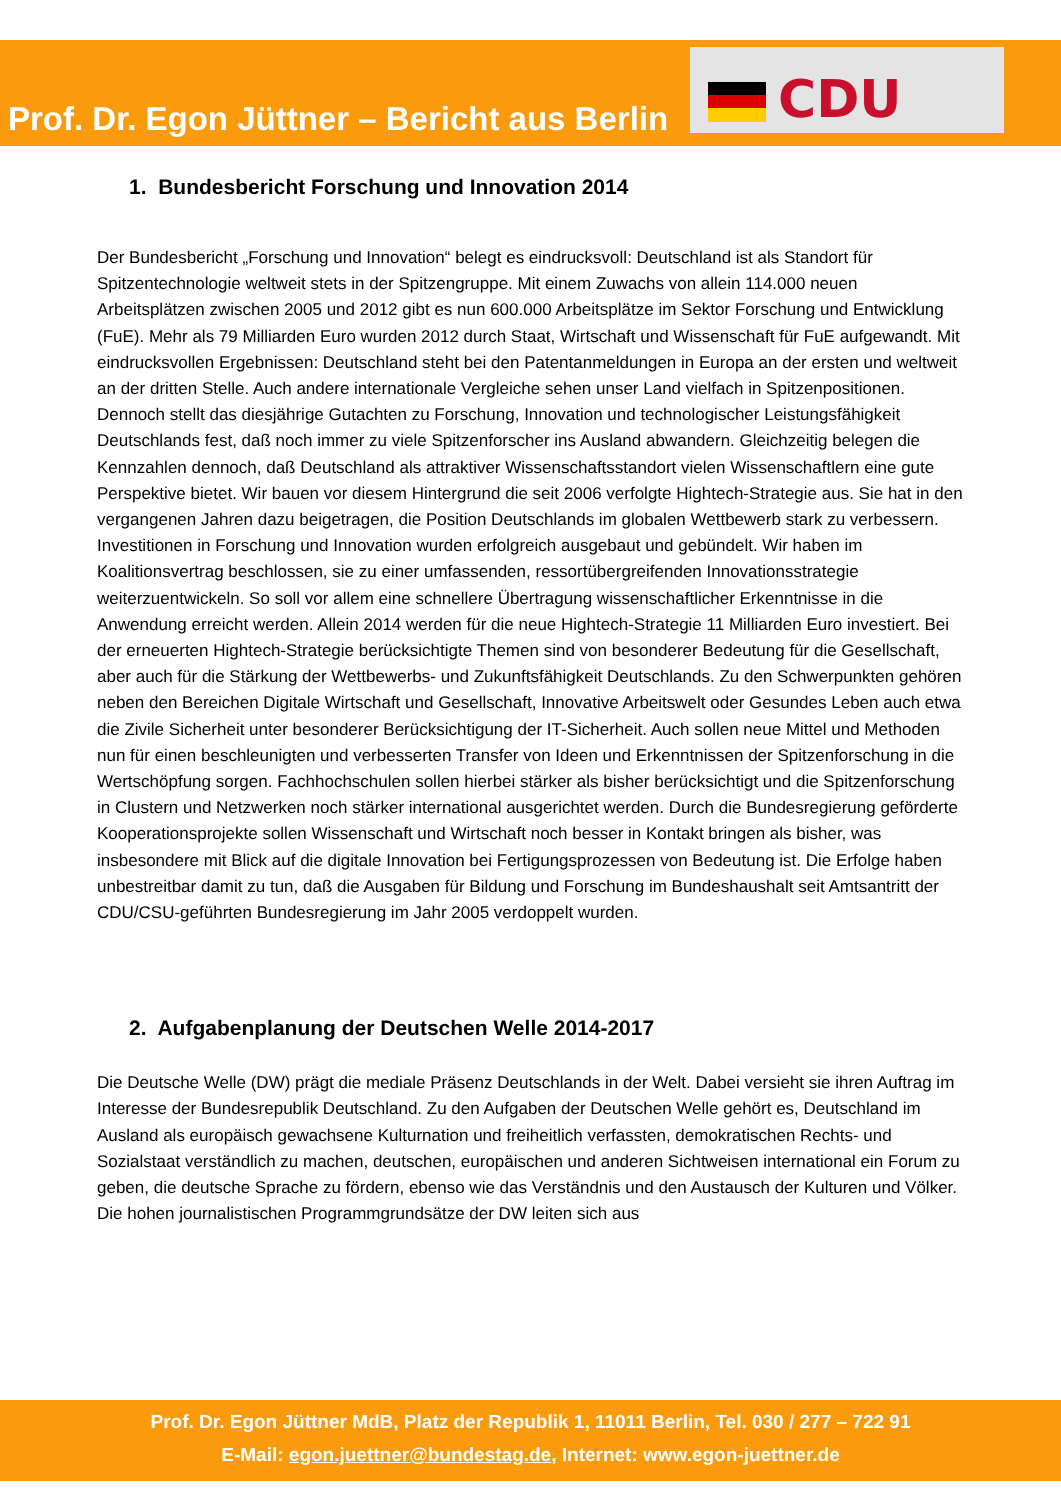Prof. Dr. Egon Jüttner – Bericht aus Berlin
CDU
1. Bundesbericht Forschung und Innovation 2014
Der Bundesbericht „Forschung und Innovation“ belegt es eindrucksvoll: Deutschland ist als Standort für Spitzentechnologie weltweit stets in der Spitzengruppe. Mit einem Zuwachs von allein 114.000 neuen Arbeitsplätzen zwischen 2005 und 2012 gibt es nun 600.000 Arbeitsplätze im Sektor Forschung und Entwicklung (FuE). Mehr als 79 Milliarden Euro wurden 2012 durch Staat, Wirtschaft und Wissenschaft für FuE aufgewandt. Mit eindrucksvollen Ergebnissen: Deutschland steht bei den Patentanmeldungen in Europa an der ersten und weltweit an der dritten Stelle. Auch andere internationale Vergleiche sehen unser Land vielfach in Spitzenpositionen. Dennoch stellt das diesjährige Gutachten zu Forschung, Innovation und technologischer Leistungsfähigkeit Deutschlands fest, daß noch immer zu viele Spitzenforscher ins Ausland abwandern. Gleichzeitig belegen die Kennzahlen dennoch, daß Deutschland als attraktiver Wissenschaftsstandort vielen Wissenschaftlern eine gute Perspektive bietet. Wir bauen vor diesem Hintergrund die seit 2006 verfolgte Hightech-Strategie aus. Sie hat in den vergangenen Jahren dazu beigetragen, die Position Deutschlands im globalen Wettbewerb stark zu verbessern. Investitionen in Forschung und Innovation wurden erfolgreich ausgebaut und gebündelt. Wir haben im Koalitionsvertrag beschlossen, sie zu einer umfassenden, ressortübergreifenden Innovationsstrategie weiterzuentwickeln. So soll vor allem eine schnellere Übertragung wissenschaftlicher Erkenntnisse in die Anwendung erreicht werden. Allein 2014 werden für die neue Hightech-Strategie 11 Milliarden Euro investiert. Bei der erneuerten Hightech-Strategie berücksichtigte Themen sind von besonderer Bedeutung für die Gesellschaft, aber auch für die Stärkung der Wettbewerbs- und Zukunftsfähigkeit Deutschlands. Zu den Schwerpunkten gehören neben den Bereichen Digitale Wirtschaft und Gesellschaft, Innovative Arbeitswelt oder Gesundes Leben auch etwa die Zivile Sicherheit unter besonderer Berücksichtigung der IT-Sicherheit. Auch sollen neue Mittel und Methoden nun für einen beschleunigten und verbesserten Transfer von Ideen und Erkenntnissen der Spitzenforschung in die Wertschöpfung sorgen. Fachhochschulen sollen hierbei stärker als bisher berücksichtigt und die Spitzenforschung in Clustern und Netzwerken noch stärker international ausgerichtet werden. Durch die Bundesregierung geförderte Kooperationsprojekte sollen Wissenschaft und Wirtschaft noch besser in Kontakt bringen als bisher, was insbesondere mit Blick auf die digitale Innovation bei Fertigungsprozessen von Bedeutung ist. Die Erfolge haben unbestreitbar damit zu tun, daß die Ausgaben für Bildung und Forschung im Bundeshaushalt seit Amtsantritt der CDU/CSU-geführten Bundesregierung im Jahr 2005 verdoppelt wurden.
2. Aufgabenplanung der Deutschen Welle 2014-2017
Die Deutsche Welle (DW) prägt die mediale Präsenz Deutschlands in der Welt. Dabei versieht sie ihren Auftrag im Interesse der Bundesrepublik Deutschland. Zu den Aufgaben der Deutschen Welle gehört es, Deutschland im Ausland als europäisch gewachsene Kulturnation und freiheitlich verfassten, demokratischen Rechts- und Sozialstaat verständlich zu machen, deutschen, europäischen und anderen Sichtweisen international ein Forum zu geben, die deutsche Sprache zu fördern, ebenso wie das Verständnis und den Austausch der Kulturen und Völker. Die hohen journalistischen Programmgrundsätze der DW leiten sich aus
Prof. Dr. Egon Jüttner MdB, Platz der Republik 1, 11011 Berlin, Tel. 030 / 277 – 722 91
E-Mail: egon.juettner@bundestag.de, Internet: www.egon-juettner.de